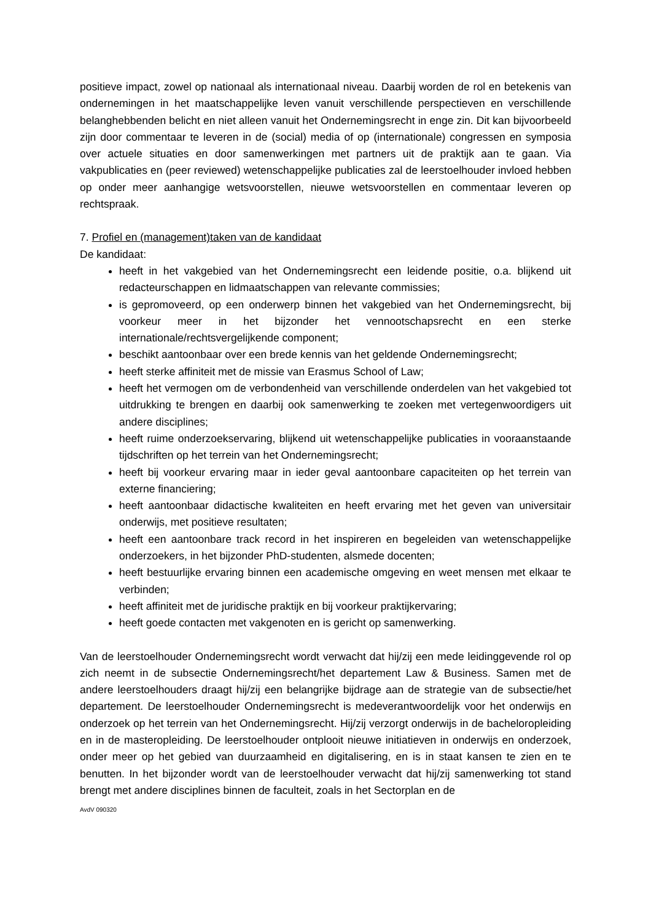positieve impact, zowel op nationaal als internationaal niveau. Daarbij worden de rol en betekenis van ondernemingen in het maatschappelijke leven vanuit verschillende perspectieven en verschillende belanghebbenden belicht en niet alleen vanuit het Ondernemingsrecht in enge zin. Dit kan bijvoorbeeld zijn door commentaar te leveren in de (social) media of op (internationale) congressen en symposia over actuele situaties en door samenwerkingen met partners uit de praktijk aan te gaan. Via vakpublicaties en (peer reviewed) wetenschappelijke publicaties zal de leerstoelhouder invloed hebben op onder meer aanhangige wetsvoorstellen, nieuwe wetsvoorstellen en commentaar leveren op rechtspraak.
7. Profiel en (management)taken van de kandidaat
De kandidaat:
heeft in het vakgebied van het Ondernemingsrecht een leidende positie, o.a. blijkend uit redacteurschappen en lidmaatschappen van relevante commissies;
is gepromoveerd, op een onderwerp binnen het vakgebied van het Ondernemingsrecht, bij voorkeur meer in het bijzonder het vennootschapsrecht en een sterke internationale/rechtsvergelijkende component;
beschikt aantoonbaar over een brede kennis van het geldende Ondernemingsrecht;
heeft sterke affiniteit met de missie van Erasmus School of Law;
heeft het vermogen om de verbondenheid van verschillende onderdelen van het vakgebied tot uitdrukking te brengen en daarbij ook samenwerking te zoeken met vertegenwoordigers uit andere disciplines;
heeft ruime onderzoekservaring, blijkend uit wetenschappelijke publicaties in vooraanstaande tijdschriften op het terrein van het Ondernemingsrecht;
heeft bij voorkeur ervaring maar in ieder geval aantoonbare capaciteiten op het terrein van externe financiering;
heeft aantoonbaar didactische kwaliteiten en heeft ervaring met het geven van universitair onderwijs, met positieve resultaten;
heeft een aantoonbare track record in het inspireren en begeleiden van wetenschappelijke onderzoekers, in het bijzonder PhD-studenten, alsmede docenten;
heeft bestuurlijke ervaring binnen een academische omgeving en weet mensen met elkaar te verbinden;
heeft affiniteit met de juridische praktijk en bij voorkeur praktijkervaring;
heeft goede contacten met vakgenoten en is gericht op samenwerking.
Van de leerstoelhouder Ondernemingsrecht wordt verwacht dat hij/zij een mede leidinggevende rol op zich neemt in de subsectie Ondernemingsrecht/het departement Law & Business. Samen met de andere leerstoelhouders draagt hij/zij een belangrijke bijdrage aan de strategie van de subsectie/het departement. De leerstoelhouder Ondernemingsrecht is medeverantwoordelijk voor het onderwijs en onderzoek op het terrein van het Ondernemingsrecht. Hij/zij verzorgt onderwijs in de bacheloropleiding en in de masteropleiding. De leerstoelhouder ontplooit nieuwe initiatieven in onderwijs en onderzoek, onder meer op het gebied van duurzaamheid en digitalisering, en is in staat kansen te zien en te benutten. In het bijzonder wordt van de leerstoelhouder verwacht dat hij/zij samenwerking tot stand brengt met andere disciplines binnen de faculteit, zoals in het Sectorplan en de
AvdV 090320